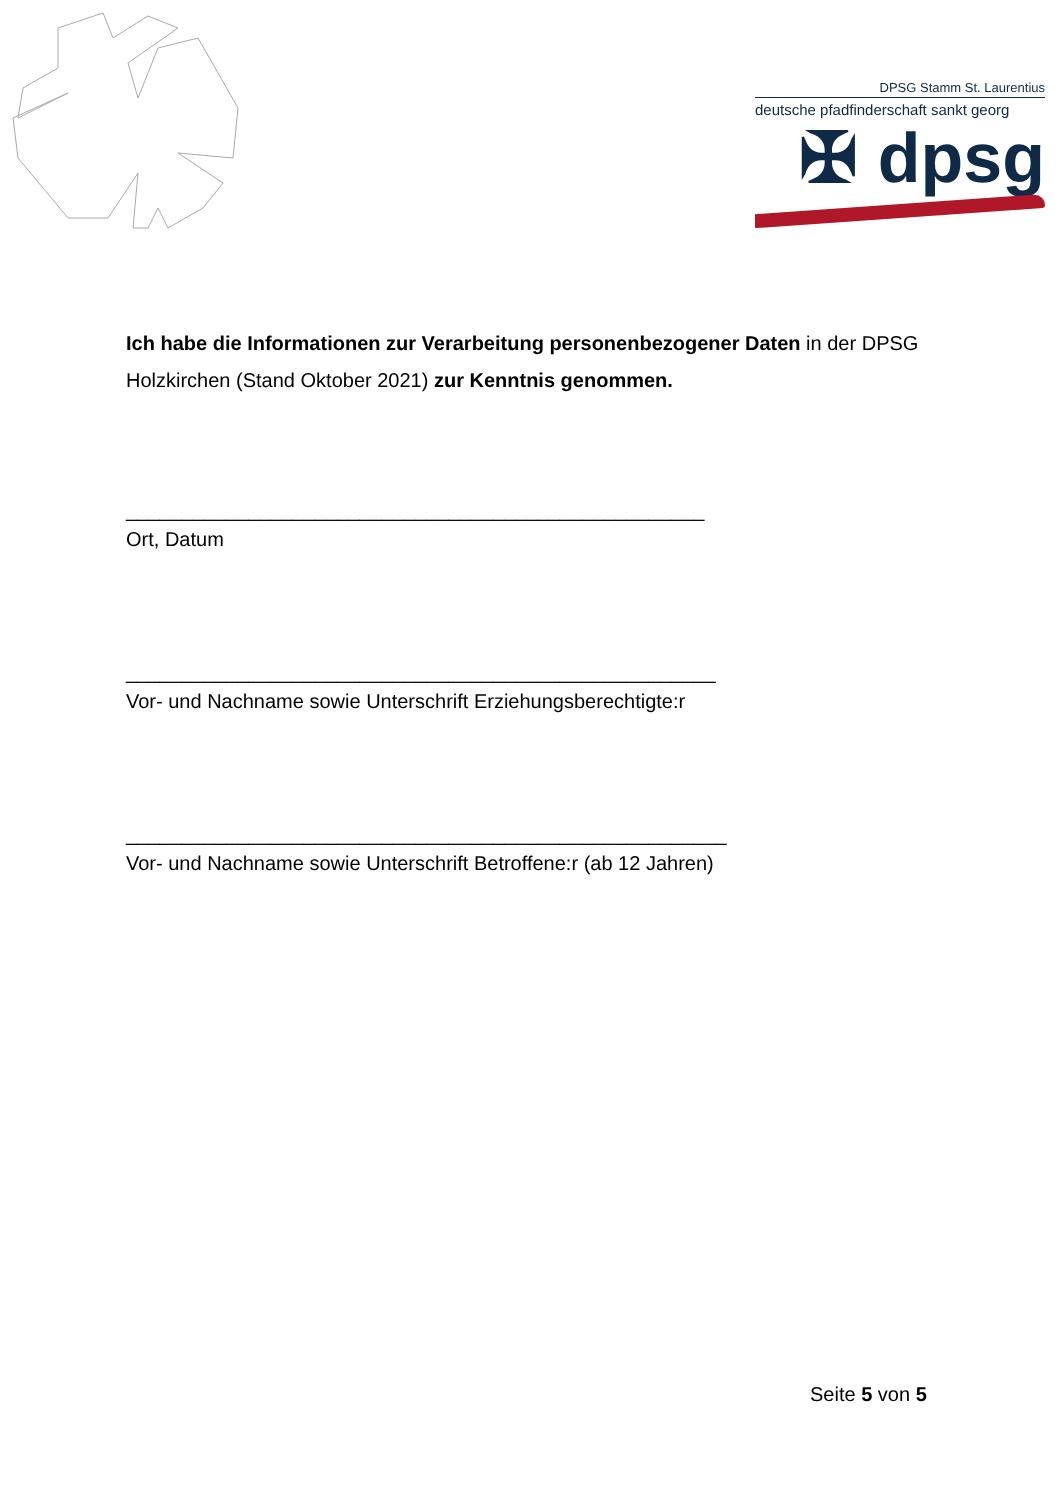DPSG Stamm St. Laurentius
deutsche pfadfinderschaft sankt georg
✠ dpsg
Ich habe die Informationen zur Verarbeitung personenbezogener Daten in der DPSG Holzkirchen (Stand Oktober 2021) zur Kenntnis genommen.
____________________________________________________
Ort, Datum
_____________________________________________________
Vor- und Nachname sowie Unterschrift Erziehungsberechtigte:r
______________________________________________________
Vor- und Nachname sowie Unterschrift Betroffene:r (ab 12 Jahren)
Seite 5 von 5